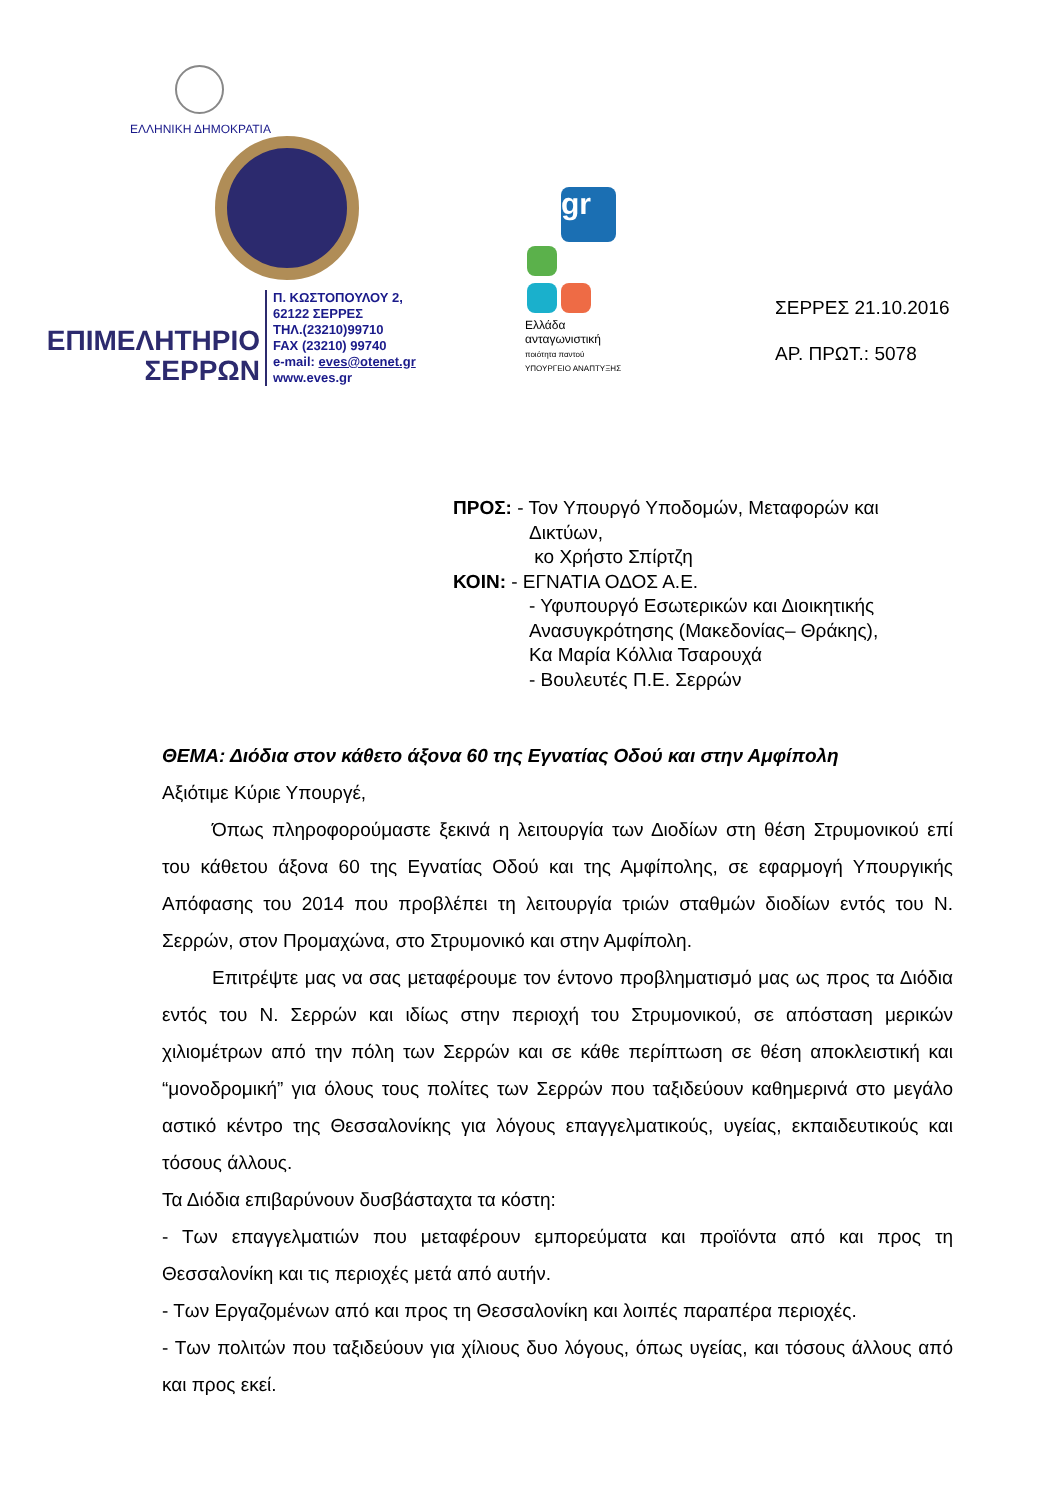ΕΛΛΗΝΙΚΗ ΔΗΜΟΚΡΑΤΙΑ
ΕΠΙΜΕΛΗΤΗΡΙΟ
ΣΕΡΡΩΝ
Π. ΚΩΣΤΟΠΟΥΛΟΥ 2,
62122 ΣΕΡΡΕΣ
ΤΗΛ.(23210)99710
FAX (23210) 99740
e-mail: eves@otenet.gr
www.eves.gr
gr
Ελλάδα
ανταγωνιστική
ποιότητα παντού
ΥΠΟΥΡΓΕΙΟ ΑΝΑΠΤΥΞΗΣ
ΣΕΡΡΕΣ 21.10.2016
ΑΡ. ΠΡΩΤ.: 5078
ΠΡΟΣ: - Τον Υπουργό Υποδομών, Μεταφορών και
Δικτύων,
κο Χρήστο Σπίρτζη
ΚΟΙΝ: - ΕΓΝΑΤΙΑ ΟΔΟΣ Α.Ε.
- Υφυπουργό Εσωτερικών και Διοικητικής
Ανασυγκρότησης (Μακεδονίας– Θράκης),
Κα Μαρία Κόλλια Τσαρουχά
- Βουλευτές Π.Ε. Σερρών
ΘΕΜΑ: Διόδια στον κάθετο άξονα 60 της Εγνατίας Οδού και στην Αμφίπολη
Αξιότιμε Κύριε Υπουργέ,
Όπως πληροφορούμαστε ξεκινά η λειτουργία των Διοδίων στη θέση Στρυμονικού επί του κάθετου άξονα 60 της Εγνατίας Οδού και της Αμφίπολης, σε εφαρμογή Υπουργικής Απόφασης του 2014 που προβλέπει τη λειτουργία τριών σταθμών διοδίων εντός του Ν. Σερρών, στον Προμαχώνα, στο Στρυμονικό και στην Αμφίπολη.
Επιτρέψτε μας να σας μεταφέρουμε τον έντονο προβληματισμό μας ως προς τα Διόδια εντός του Ν. Σερρών και ιδίως στην περιοχή του Στρυμονικού, σε απόσταση μερικών χιλιομέτρων από την πόλη των Σερρών και σε κάθε περίπτωση σε θέση αποκλειστική και “μονοδρομική” για όλους τους πολίτες των Σερρών που ταξιδεύουν καθημερινά στο μεγάλο αστικό κέντρο της Θεσσαλονίκης για λόγους επαγγελματικούς, υγείας, εκπαιδευτικούς και τόσους άλλους.
Τα Διόδια επιβαρύνουν δυσβάσταχτα τα κόστη:
- Των επαγγελματιών που μεταφέρουν εμπορεύματα και προϊόντα από και προς τη Θεσσαλονίκη και τις περιοχές μετά από αυτήν.
- Των Εργαζομένων από και προς τη Θεσσαλονίκη και λοιπές παραπέρα περιοχές.
- Των πολιτών που ταξιδεύουν για χίλιους δυο λόγους, όπως υγείας, και τόσους άλλους από και προς εκεί.